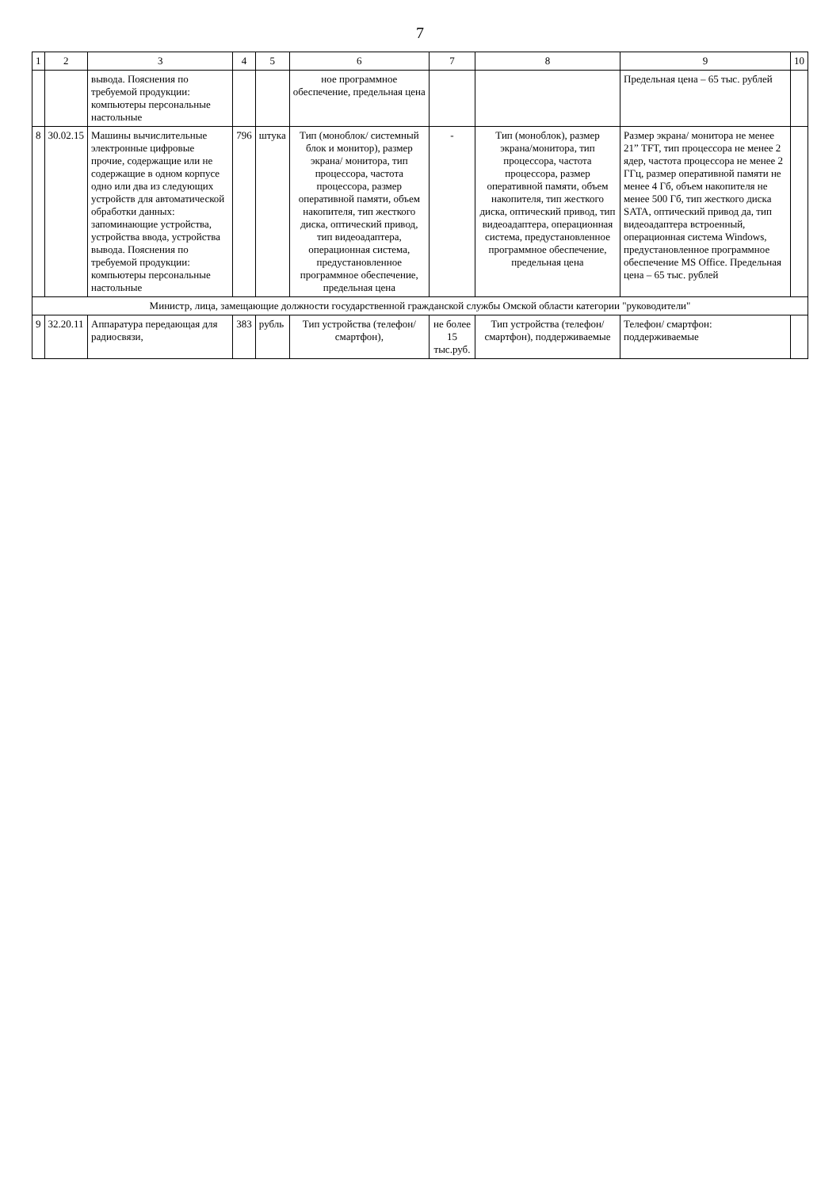7
| 1 | 2 | 3 | 4 | 5 | 6 | 7 | 8 | 9 | 10 |
| --- | --- | --- | --- | --- | --- | --- | --- | --- | --- |
| | | вывода. Пояснения по требуемой продукции: компьютеры персональные настольные | | | ное программное обеспечение, предельная цена | | | Предельная цена – 65 тыс. рублей | |
| 8 | 30.02.15 | Машины вычислительные электронные цифровые прочие, содержащие или не содержащие в одном корпусе одно или два из следующих устройств для автоматической обработки данных: запоминающие устройства, устройства ввода, устройства вывода. Пояснения по требуемой продукции: компьютеры персональные настольные | 796 | штука | Тип (моноблок/ системный блок и монитор), размер экрана/ монитора, тип процессора, частота процессора, размер оперативной памяти, объем накопителя, тип жесткого диска, оптический привод, тип видеоадаптера, операционная система, предустановлен­ное программное обеспечение, предельная цена | - | Тип (моноблок), размер экрана/монитора, тип процессора, частота процессора, размер оперативной памяти, объем накопителя, тип жесткого диска, оптический привод, тип видеоадаптера, операционная система, предустановленное программное обеспечение, предельная цена | Размер экрана/ монитора не менее 21” TFT, тип процессора не менее 2 ядер, частота процессора не менее 2 ГГц, размер оперативной памяти не менее 4 Гб, объем накопителя не менее 500 Гб, тип жесткого диска SATA, оптический привод да, тип видеоадаптера встроенный, операционная система Windows, предустановленное программное обеспечение MS Office. Предельная цена – 65 тыс. рублей | |
| Министр, лица, замещающие должности государственной гражданской службы Омской области категории "руководители" | | | | | | | | | |
| 9 | 32.20.11 | Аппаратура передающая для радиосвязи, | 383 | рубль | Тип устройства (телефон/ смартфон), | не более 15 тыс.руб. | Тип устройства (телефон/смартфон), поддерживаемые | Телефон/ смартфон: поддерживаемые | |